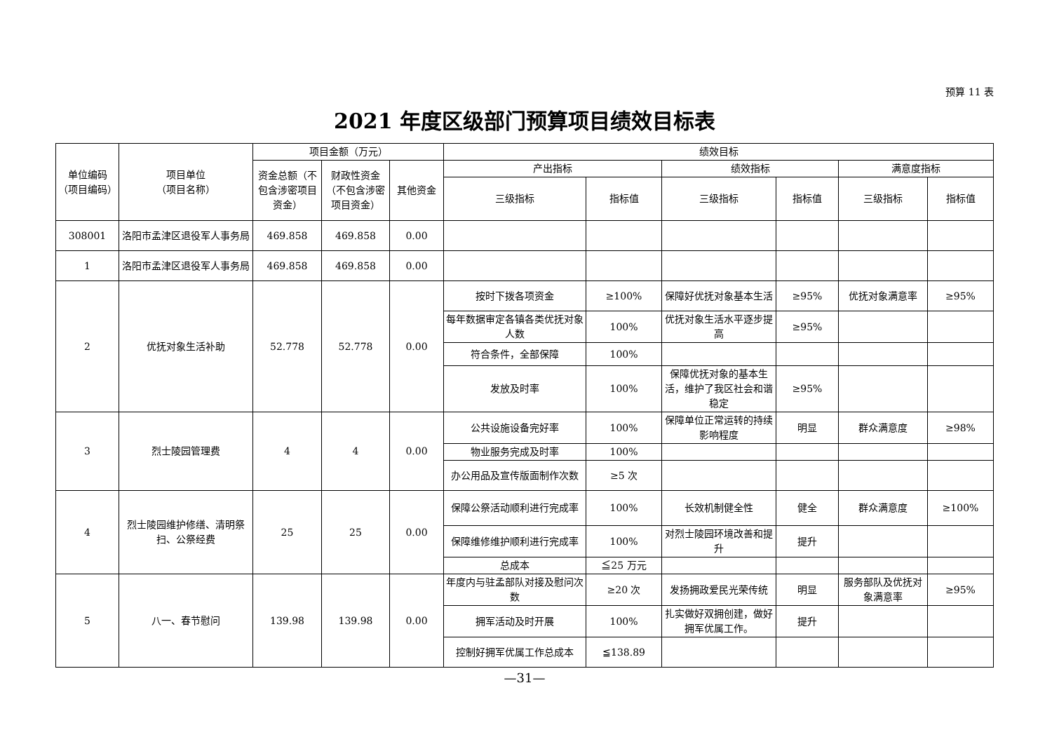预算 11 表
2021 年度区级部门预算项目绩效目标表
| 单位编码（项目编码） | 项目单位 （项目名称） | 项目金额（万元） | | | 绩效目标 | | | | | |
| --- | --- | --- | --- | --- | --- | --- | --- | --- | --- | --- |
| | | 资金总额（不包含涉密项目资金） | 财政性资金（不包含涉密项目资金） | 其他资金 | 产出指标 | | 绩效指标 | | 满意度指标 | |
| | | | | | 三级指标 | 指标值 | 三级指标 | 指标值 | 三级指标 | 指标值 |
| 308001 | 洛阳市孟津区退役军人事务局 | 469.858 | 469.858 | 0.00 | | | | | | |
| 1 | 洛阳市孟津区退役军人事务局 | 469.858 | 469.858 | 0.00 | | | | | | |
| 2 | 优抚对象生活补助 | 52.778 | 52.778 | 0.00 | 按时下拨各项资金 | ≥100% | 保障好优抚对象基本生活 | ≥95% | 优抚对象满意率 | ≥95% |
| | | | | | 每年数据审定各镇各类优抚对象人数 | 100% | 优抚对象生活水平逐步提高 | ≥95% | | |
| | | | | | 符合条件，全部保障 | 100% | | | | |
| | | | | | 发放及时率 | 100% | 保障优抚对象的基本生活，维护了我区社会和谐稳定 | ≥95% | | |
| 3 | 烈士陵园管理费 | 4 | 4 | 0.00 | 公共设施设备完好率 | 100% | 保障单位正常运转的持续影响程度 | 明显 | 群众满意度 | ≥98% |
| | | | | | 物业服务完成及时率 | 100% | | | | |
| | | | | | 办公用品及宣传版面制作次数 | ≥5 次 | | | | |
| 4 | 烈士陵园维护修缮、清明祭扫、公祭经费 | 25 | 25 | 0.00 | 保障公祭活动顺利进行完成率 | 100% | 长效机制健全性 | 健全 | 群众满意度 | ≥100% |
| | | | | | 保障维修维护顺利进行完成率 | 100% | 对烈士陵园环境改善和提升 | 提升 | | |
| | | | | | 总成本 | ≦25 万元 | | | | |
| 5 | 八一、春节慰问 | 139.98 | 139.98 | 0.00 | 年度内与驻孟部队对接及慰问次数 | ≥20 次 | 发扬拥政爱民光荣传统 | 明显 | 服务部队及优抚对象满意率 | ≥95% |
| | | | | | 拥军活动及时开展 | 100% | 扎实做好双拥创建，做好拥军优属工作。 | 提升 | | |
| | | | | | 控制好拥军优属工作总成本 | ≦138.89 | | | | |
—31—